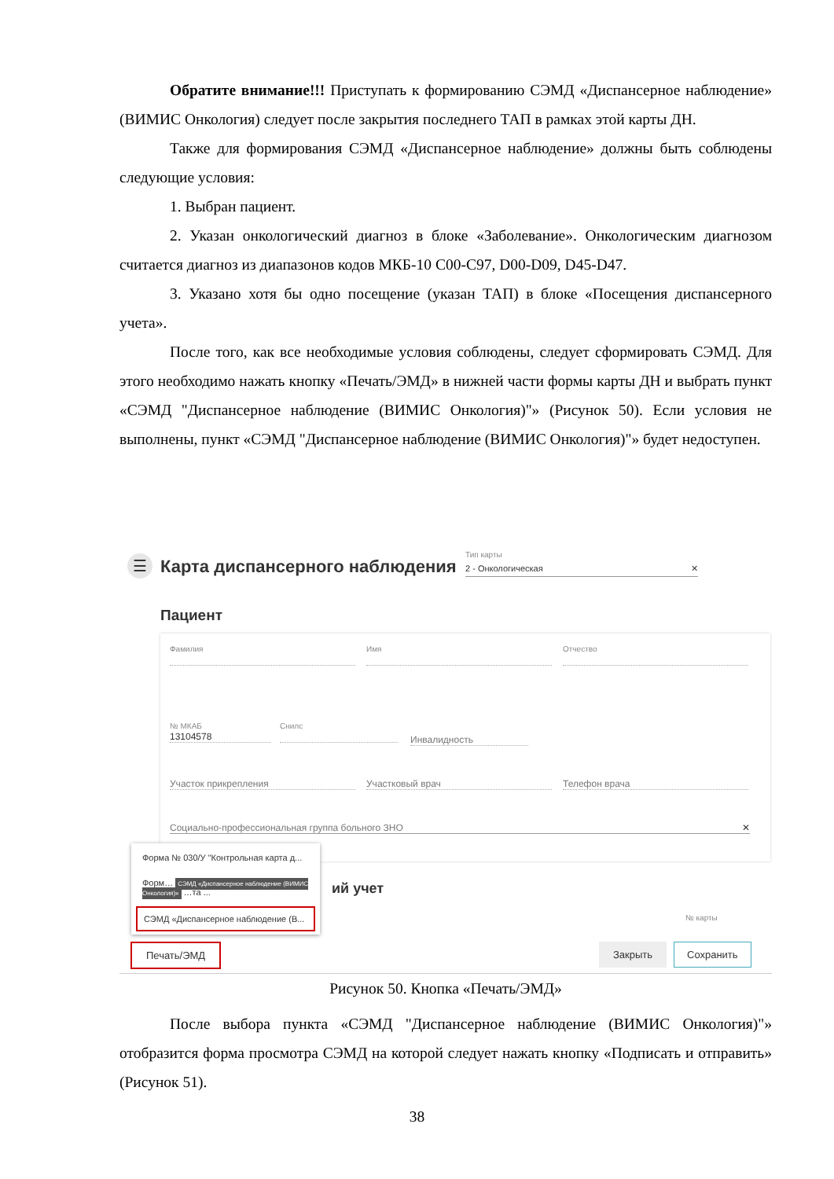Обратите внимание!!! Приступать к формированию СЭМД «Диспансерное наблюдение» (ВИМИС Онкология) следует после закрытия последнего ТАП в рамках этой карты ДН.
Также для формирования СЭМД «Диспансерное наблюдение» должны быть соблюдены следующие условия:
1. Выбран пациент.
2. Указан онкологический диагноз в блоке «Заболевание». Онкологическим диагнозом считается диагноз из диапазонов кодов МКБ-10 C00-C97, D00-D09, D45-D47.
3. Указано хотя бы одно посещение (указан ТАП) в блоке «Посещения диспансерного учета».
После того, как все необходимые условия соблюдены, следует сформировать СЭМД. Для этого необходимо нажать кнопку «Печать/ЭМД» в нижней части формы карты ДН и выбрать пункт «СЭМД "Диспансерное наблюдение (ВИМИС Онкология)"» (Рисунок 50). Если условия не выполнены, пункт «СЭМД "Диспансерное наблюдение (ВИМИС Онкология)"» будет недоступен.
☰ Карта диспансерного наблюдения
Тип карты
2 - Онкологическая ✕
Пациент
Фамилия
Имя
Отчество
№ МКАБ
13104578
Снилс
Инвалидность
Участок прикрепления Участковый врач Телефон врача
Социально-профессиональная группа больного ЗНО ✕
ий учет
№ карты
Форма № 030/У "Контрольная карта д...
Форм… СЭМД «Диспансерное наблюдение (ВИМИС Онкология)» …та ...
СЭМД «Диспансерное наблюдение (В...
Печать/ЭМД Закрыть Сохранить
Рисунок 50. Кнопка «Печать/ЭМД»
После выбора пункта «СЭМД "Диспансерное наблюдение (ВИМИС Онкология)"» отобразится форма просмотра СЭМД на которой следует нажать кнопку «Подписать и отправить» (Рисунок 51).
38